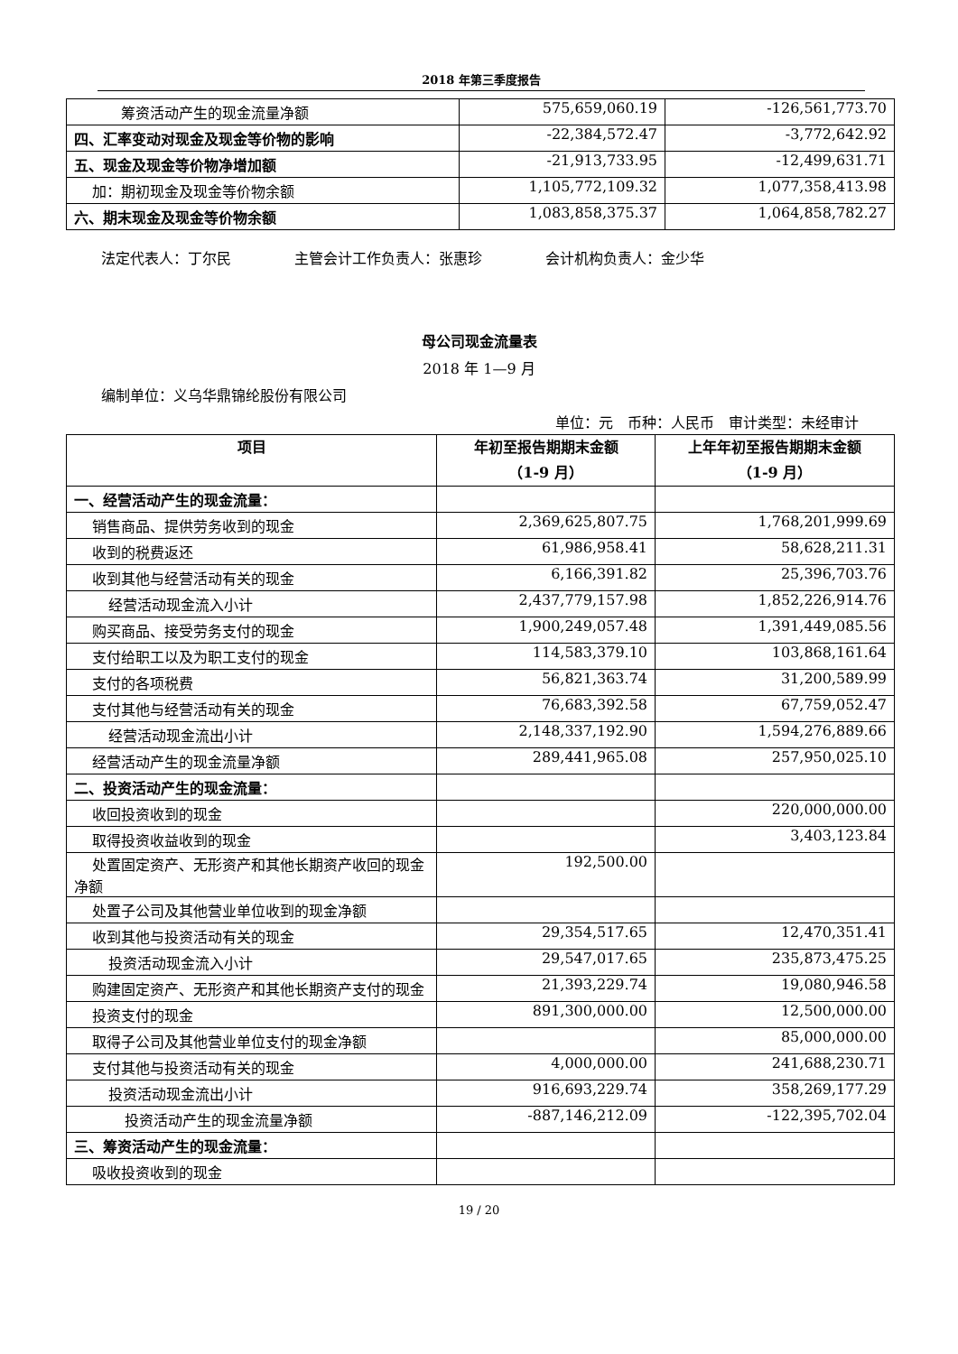2018 年第三季度报告
| 筹资活动产生的现金流量净额 | 575,659,060.19 | -126,561,773.70 |
| 四、汇率变动对现金及现金等价物的影响 | -22,384,572.47 | -3,772,642.92 |
| 五、现金及现金等价物净增加额 | -21,913,733.95 | -12,499,631.71 |
| 加：期初现金及现金等价物余额 | 1,105,772,109.32 | 1,077,358,413.98 |
| 六、期末现金及现金等价物余额 | 1,083,858,375.37 | 1,064,858,782.27 |
法定代表人：丁尔民 主管会计工作负责人：张惠珍 会计机构负责人：金少华
母公司现金流量表
2018 年 1—9 月
编制单位：义乌华鼎锦纶股份有限公司
单位：元　币种：人民币　审计类型：未经审计
| 项目 | 年初至报告期期末金额 （1-9 月） | 上年年初至报告期期末金额 （1-9 月） |
| --- | --- | --- |
| 一、经营活动产生的现金流量： | | |
| 销售商品、提供劳务收到的现金 | 2,369,625,807.75 | 1,768,201,999.69 |
| 收到的税费返还 | 61,986,958.41 | 58,628,211.31 |
| 收到其他与经营活动有关的现金 | 6,166,391.82 | 25,396,703.76 |
| 经营活动现金流入小计 | 2,437,779,157.98 | 1,852,226,914.76 |
| 购买商品、接受劳务支付的现金 | 1,900,249,057.48 | 1,391,449,085.56 |
| 支付给职工以及为职工支付的现金 | 114,583,379.10 | 103,868,161.64 |
| 支付的各项税费 | 56,821,363.74 | 31,200,589.99 |
| 支付其他与经营活动有关的现金 | 76,683,392.58 | 67,759,052.47 |
| 经营活动现金流出小计 | 2,148,337,192.90 | 1,594,276,889.66 |
| 经营活动产生的现金流量净额 | 289,441,965.08 | 257,950,025.10 |
| 二、投资活动产生的现金流量： | | |
| 收回投资收到的现金 | | 220,000,000.00 |
| 取得投资收益收到的现金 | | 3,403,123.84 |
| 处置固定资产、无形资产和其他长期资产收回的现金净额 | 192,500.00 | |
| 处置子公司及其他营业单位收到的现金净额 | | |
| 收到其他与投资活动有关的现金 | 29,354,517.65 | 12,470,351.41 |
| 投资活动现金流入小计 | 29,547,017.65 | 235,873,475.25 |
| 购建固定资产、无形资产和其他长期资产支付的现金 | 21,393,229.74 | 19,080,946.58 |
| 投资支付的现金 | 891,300,000.00 | 12,500,000.00 |
| 取得子公司及其他营业单位支付的现金净额 | | 85,000,000.00 |
| 支付其他与投资活动有关的现金 | 4,000,000.00 | 241,688,230.71 |
| 投资活动现金流出小计 | 916,693,229.74 | 358,269,177.29 |
| 投资活动产生的现金流量净额 | -887,146,212.09 | -122,395,702.04 |
| 三、筹资活动产生的现金流量： | | |
| 吸收投资收到的现金 | | |
19 / 20